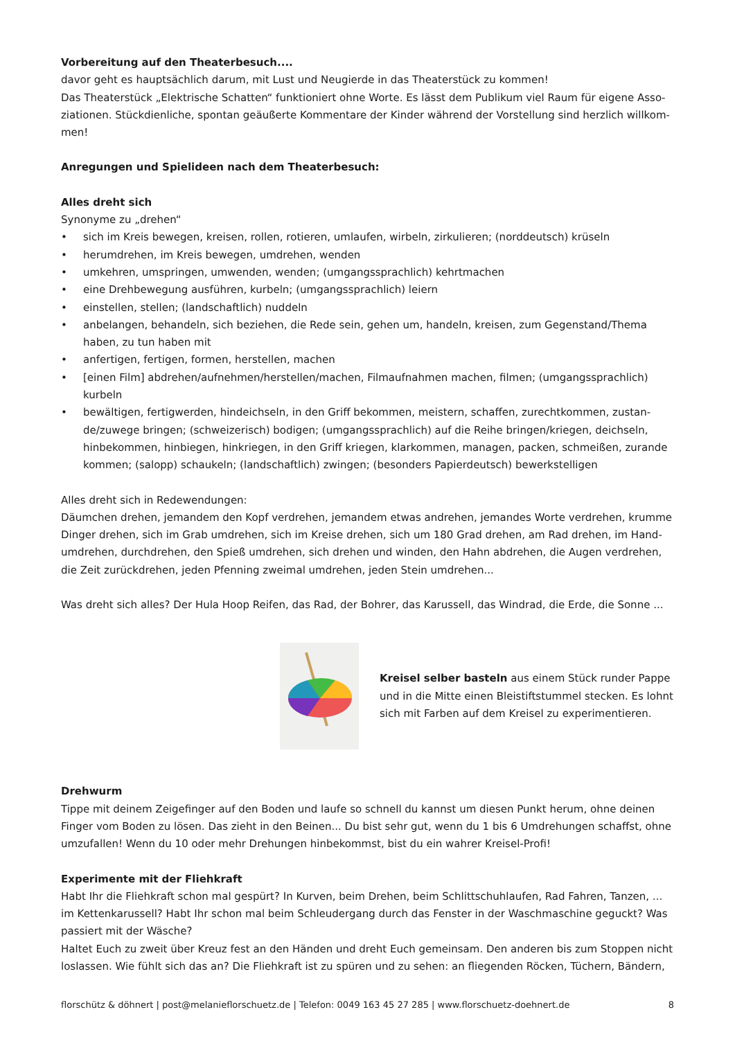Vorbereitung auf den Theaterbesuch....
davor geht es hauptsächlich darum, mit Lust und Neugierde in das Theaterstück zu kommen!
Das Theaterstück „Elektrische Schatten“ funktioniert ohne Worte. Es lässt dem Publikum viel Raum für eigene Asso­ziationen. Stückdienliche, spontan geäußerte Kommentare der Kinder während der Vorstellung sind herzlich willkom­men!
Anregungen und Spielideen nach dem Theaterbesuch:
Alles dreht sich
Synonyme zu „drehen“
• sich im Kreis bewegen, kreisen, rollen, rotieren, umlaufen, wirbeln, zirkulieren; (norddeutsch) krüseln
• herumdrehen, im Kreis bewegen, umdrehen, wenden
• umkehren, umspringen, umwenden, wenden; (umgangssprachlich) kehrtmachen
• eine Drehbewegung ausführen, kurbeln; (umgangssprachlich) leiern
• einstellen, stellen; (landschaftlich) nuddeln
• anbelangen, behandeln, sich beziehen, die Rede sein, gehen um, handeln, kreisen, zum Gegenstand/Thema haben, zu tun haben mit
• anfertigen, fertigen, formen, herstellen, machen
• [einen Film] abdrehen/aufnehmen/herstellen/machen, Filmaufnahmen machen, filmen; (umgangssprachlich) kurbeln
• bewältigen, fertigwerden, hindeichseln, in den Griff bekommen, meistern, schaffen, zurechtkommen, zustan­de/zuwege bringen; (schweizerisch) bodigen; (umgangssprachlich) auf die Reihe bringen/kriegen, deichseln, hinbekommen, hinbiegen, hinkriegen, in den Griff kriegen, klarkommen, managen, packen, schmeißen, zurande kommen; (salopp) schaukeln; (landschaftlich) zwingen; (besonders Papierdeutsch) bewerkstelligen
Alles dreht sich in Redewendungen:
Däumchen drehen, jemandem den Kopf verdrehen, jemandem etwas andrehen, jemandes Worte verdrehen, krumme Dinger drehen, sich im Grab umdrehen, sich im Kreise drehen, sich um 180 Grad drehen, am Rad drehen, im Hand­umdrehen, durchdrehen, den Spieß umdrehen, sich drehen und winden, den Hahn abdrehen, die Augen verdrehen, die Zeit zurückdrehen, jeden Pfenning zweimal umdrehen, jeden Stein umdrehen...
Was dreht sich alles? Der Hula Hoop Reifen, das Rad, der Bohrer, das Karussell, das Windrad, die Erde, die Sonne ...
Kreisel selber basteln aus einem Stück runder Pappe und in die Mitte einen Bleistiftstummel stecken. Es lohnt sich mit Farben auf dem Kreisel zu experimentieren.
Drehwurm
Tippe mit deinem Zeigefinger auf den Boden und laufe so schnell du kannst um diesen Punkt herum, ohne deinen Finger vom Boden zu lösen. Das zieht in den Beinen... Du bist sehr gut, wenn du 1 bis 6 Umdrehungen schaffst, ohne umzufallen! Wenn du 10 oder mehr Drehungen hinbekommst, bist du ein wahrer Kreisel-Profi!
Experimente mit der Fliehkraft
Habt Ihr die Fliehkraft schon mal gespürt? In Kurven, beim Drehen, beim Schlittschuhlaufen, Rad Fahren, Tanzen, ... im Kettenkarussell? Habt Ihr schon mal beim Schleudergang durch das Fenster in der Waschmaschine geguckt? Was passiert mit der Wäsche?
Haltet Euch zu zweit über Kreuz fest an den Händen und dreht Euch gemeinsam. Den anderen bis zum Stoppen nicht loslassen. Wie fühlt sich das an? Die Fliehkraft ist zu spüren und zu sehen: an fliegenden Röcken, Tüchern, Bändern,
florschütz & döhnert | post@melanieflorschuetz.de | Telefon: 0049 163 45 27 285 | www.florschuetz-doehnert.de 8